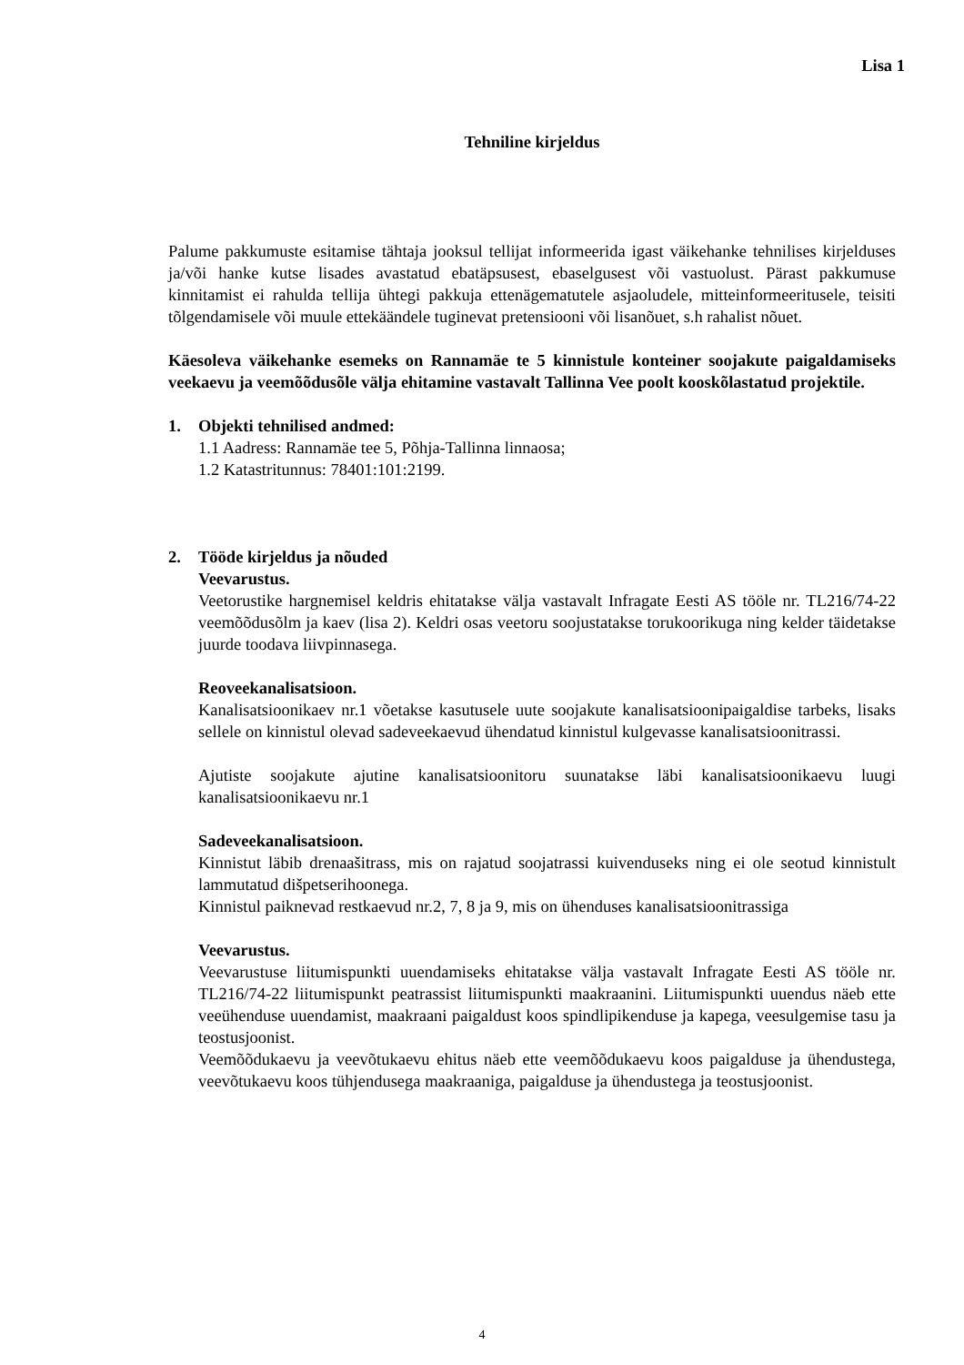Lisa 1
Tehniline kirjeldus
Palume pakkumuste esitamise tähtaja jooksul tellijat informeerida igast väikehanke tehnilises kirjelduses ja/või hanke kutse lisades avastatud ebatäpsusest, ebaselgusest või vastuolust. Pärast pakkumuse kinnitamist ei rahulda tellija ühtegi pakkuja ettenägematutele asjaoludele, mitteinformeeritusele, teisiti tõlgendamisele või muule ettekäändele tuginevat pretensiooni või lisanõuet, s.h rahalist nõuet.
Käesoleva väikehanke esemeks on Rannamäe te 5 kinnistule konteiner soojakute paigaldamiseks veekaevu ja veemõõdusõle välja ehitamine vastavalt Tallinna Vee poolt kooskõlastatud projektile.
1. Objekti tehnilised andmed:
1.1 Aadress: Rannamäe tee 5, Põhja-Tallinna linnaosa;
1.2 Katastritunnus: 78401:101:2199.
2. Tööde kirjeldus ja nõuded
Veevarustus.
Veetorustike hargnemisel keldris ehitatakse välja vastavalt Infragate Eesti AS tööle nr. TL216/74-22 veemõõdusõlm ja kaev (lisa 2). Keldri osas veetoru soojustatakse torukoorikuga ning kelder täidetakse juurde toodava liivpinnasega.
Reoveekanalisatsioon.
Kanalisatsioonikaev nr.1 võetakse kasutusele uute soojakute kanalisatsioonipaigaldise tarbeks, lisaks sellele on kinnistul olevad sadeveekaevud ühendatud kinnistul kulgevasse kanalisatsioonitrassi.
Ajutiste soojakute ajutine kanalisatsioonitoru suunatakse läbi kanalisatsioonikaevu luugi kanalisatsioonikaevu nr.1
Sadeveekanalisatsioon.
Kinnistut läbib drenaašitrass, mis on rajatud soojatrassi kuivenduseks ning ei ole seotud kinnistult lammutatud dišpetserihoonega.
Kinnistul paiknevad restkaevud nr.2, 7, 8 ja 9, mis on ühenduses kanalisatsioonitrassiga
Veevarustus.
Veevarustuse liitumispunkti uuendamiseks ehitatakse välja vastavalt Infragate Eesti AS tööle nr. TL216/74-22 liitumispunkt peatrassist liitumispunkti maakraanini. Liitumispunkti uuendus näeb ette veeühenduse uuendamist, maakraani paigaldust koos spindlipikenduse ja kapega, veesulgemise tasu ja teostusjoonist.
Veemõõdukaevu ja veevõtukaevu ehitus näeb ette veemõõdukaevu koos paigalduse ja ühendustega, veevõtukaevu koos tühjendusega maakraaniga, paigalduse ja ühendustega ja teostusjoonist.
4